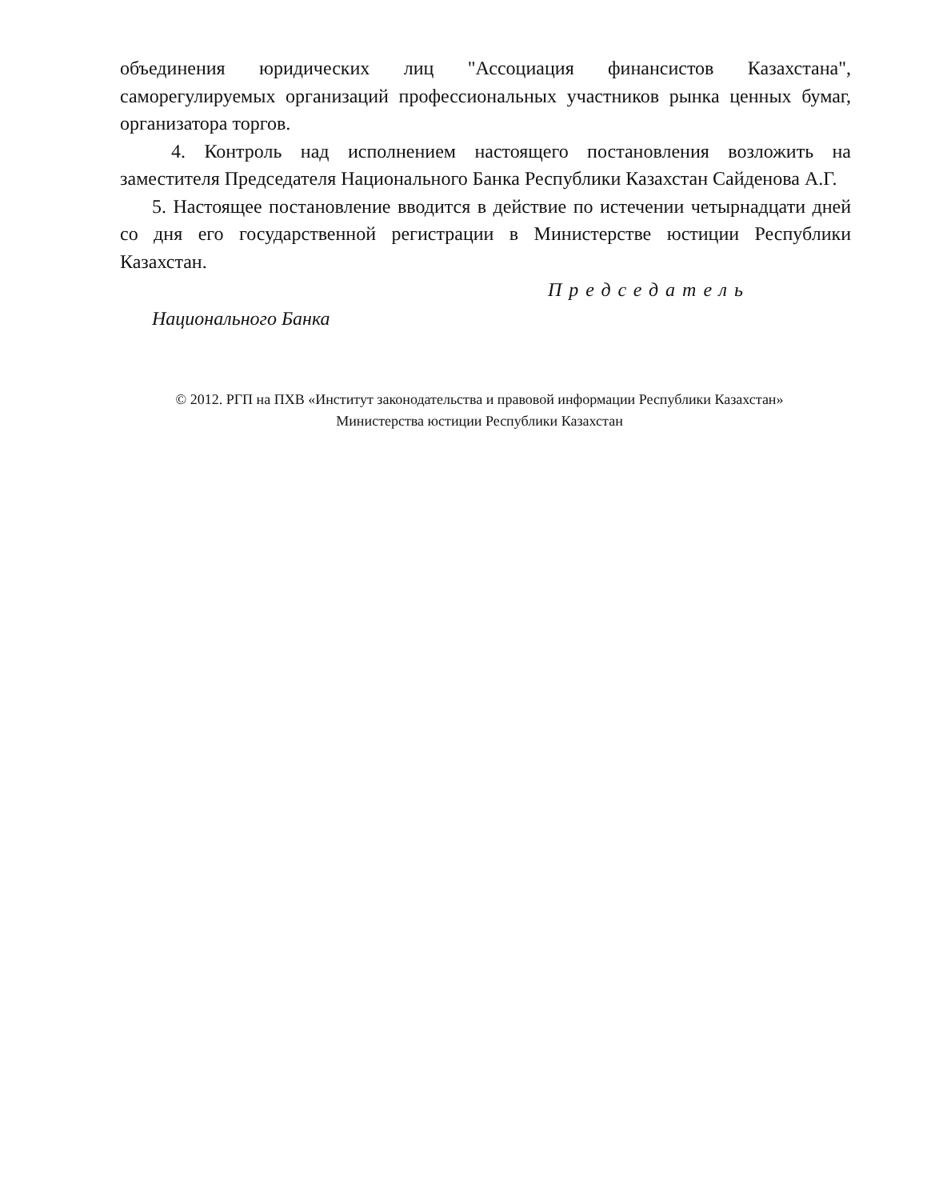объединения юридических лиц "Ассоциация финансистов Казахстана", саморегулируемых организаций профессиональных участников рынка ценных бумаг, организатора торгов.
4. Контроль над исполнением настоящего постановления возложить на заместителя Председателя Национального Банка Республики Казахстан Сайденова А.Г.
5. Настоящее постановление вводится в действие по истечении четырнадцати дней со дня его государственной регистрации в Министерстве юстиции Республики Казахстан.
Председатель
Национального Банка
© 2012. РГП на ПХВ «Институт законодательства и правовой информации Республики Казахстан»
Министерства юстиции Республики Казахстан